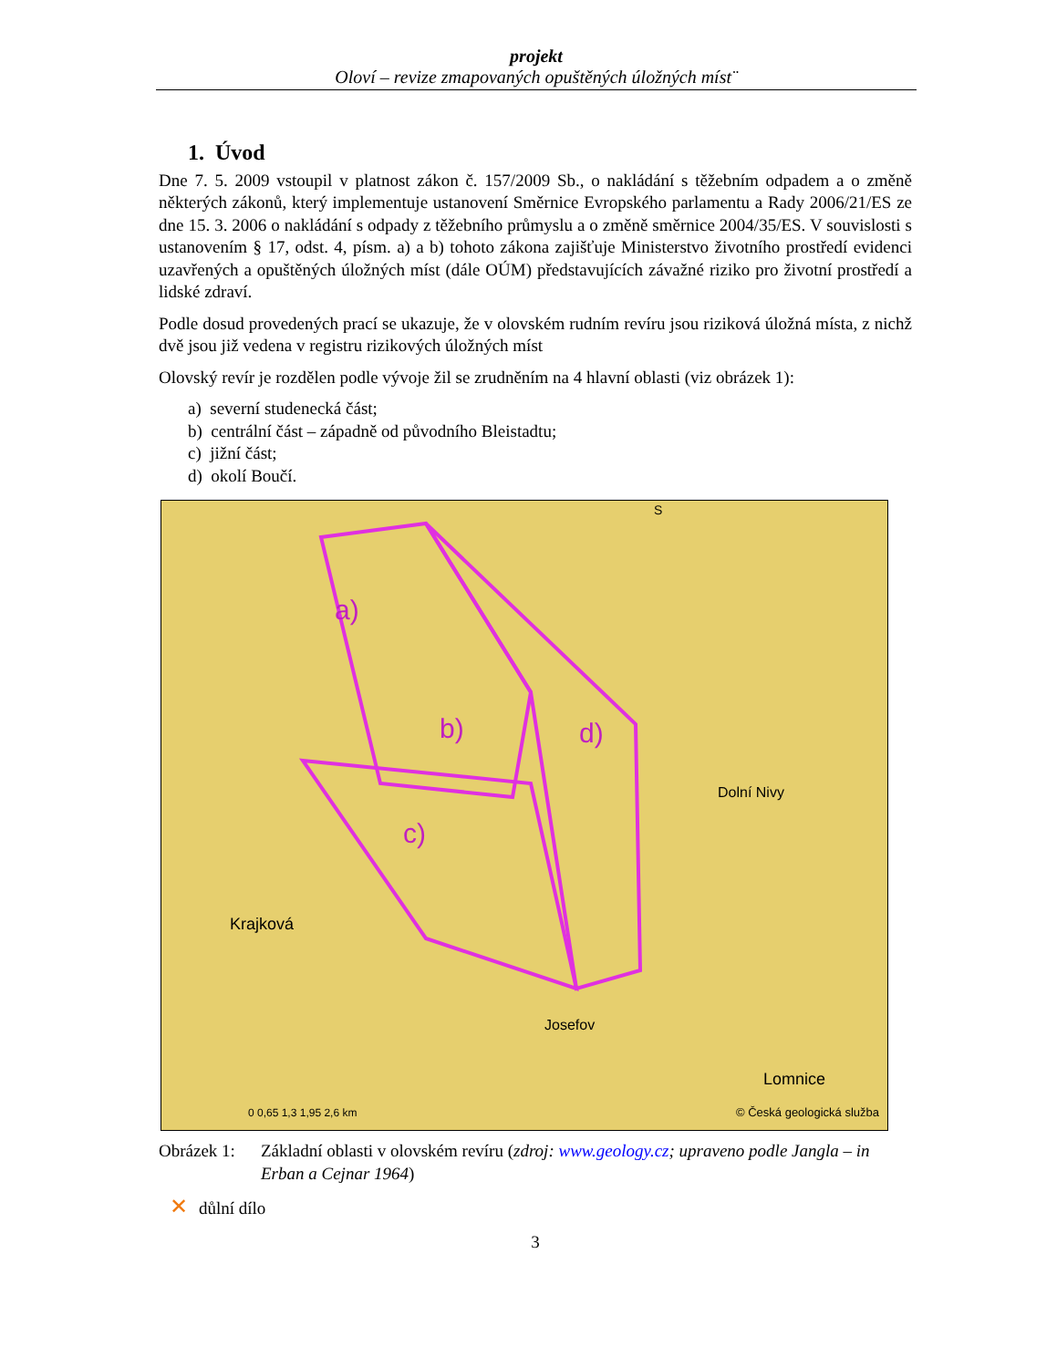projekt
Oloví – revize zmapovaných opuštěných úložných míst¨
1. Úvod
Dne 7. 5. 2009 vstoupil v platnost zákon č. 157/2009 Sb., o nakládání s těžebním odpadem a o změně některých zákonů, který implementuje ustanovení Směrnice Evropského parlamentu a Rady 2006/21/ES ze dne 15. 3. 2006 o nakládání s odpady z těžebního průmyslu a o změně směrnice 2004/35/ES. V souvislosti s ustanovením § 17, odst. 4, písm. a) a b) tohoto zákona zajišťuje Ministerstvo životního prostředí evidenci uzavřených a opuštěných úložných míst (dále OÚM) představujících závažné riziko pro životní prostředí a lidské zdraví.
Podle dosud provedených prací se ukazuje, že v olovském rudním revíru jsou riziková úložná místa, z nichž dvě jsou již vedena v registru rizikových úložných míst
Olovský revír je rozdělen podle vývoje žil se zrudněním na 4 hlavní oblasti (viz obrázek 1):
a) severní studenecká část;
b) centrální část – západně od původního Bleistadtu;
c) jižní část;
d) okolí Boučí.
a)
b)
c)
d)
Krajková
Dolní Nivy
Lomnice
Josefov
S
0 0,65 1,3 1,95 2,6 km
© Česká geologická služba
Obrázek 1: Základní oblasti v olovském revíru (zdroj: www.geology.cz; upraveno podle Jangla – in Erban a Cejnar 1964)
✕ důlní dílo
3